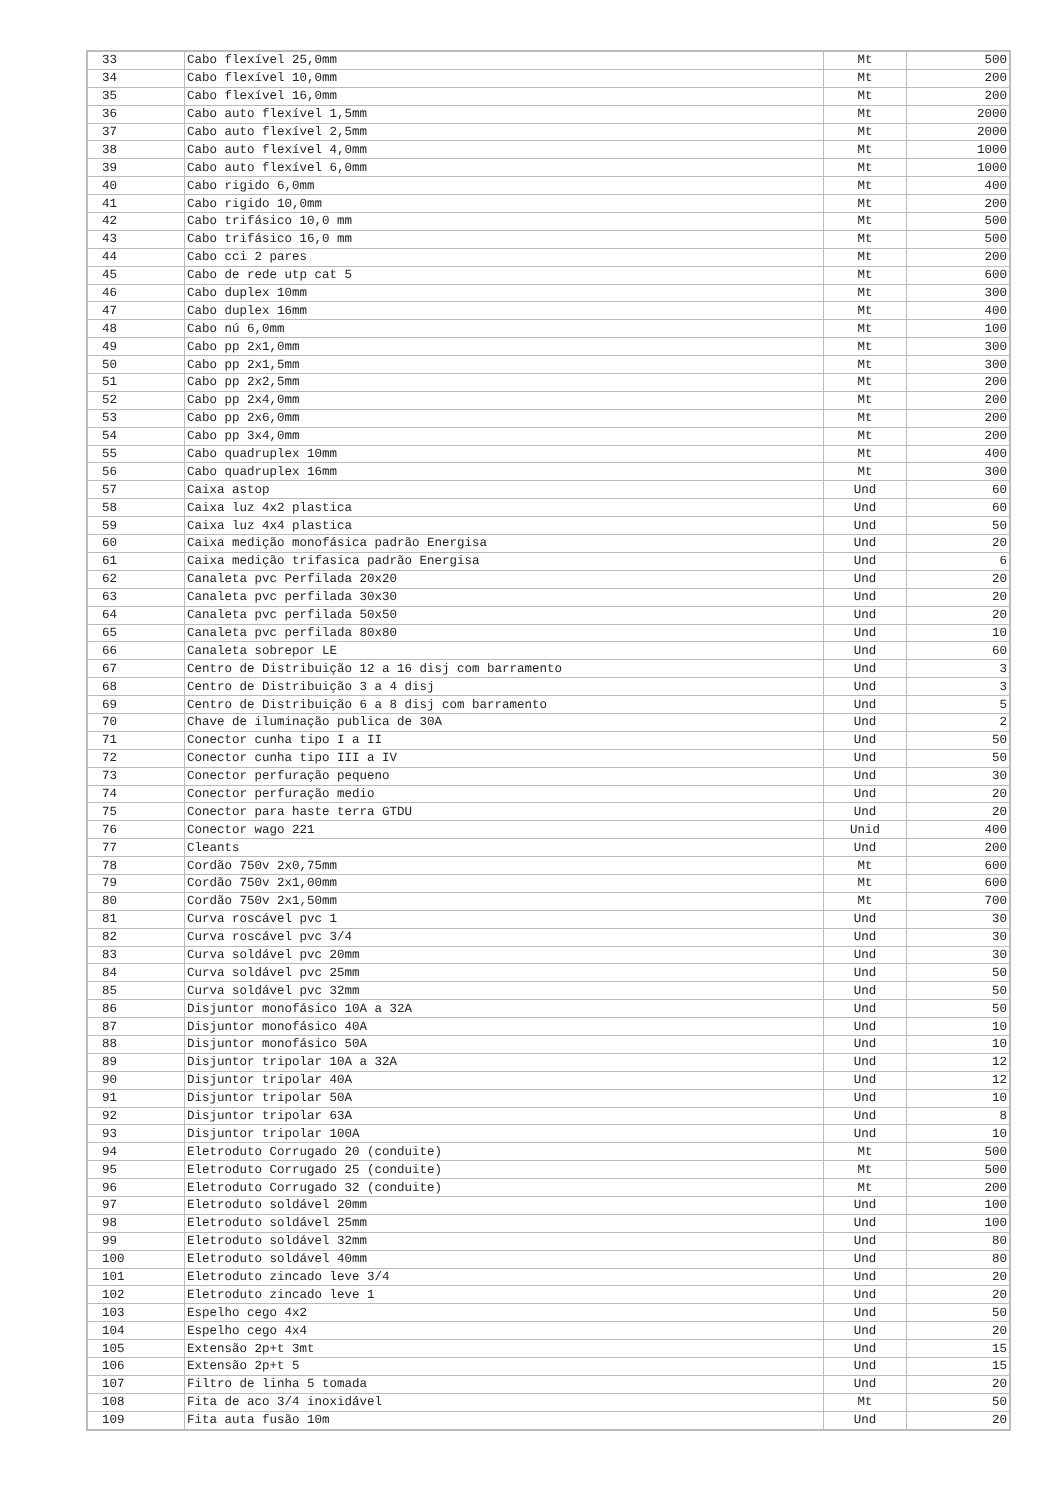| 33 | Cabo flexível 25,0mm | Mt | 500 |
| 34 | Cabo flexível 10,0mm | Mt | 200 |
| 35 | Cabo flexível 16,0mm | Mt | 200 |
| 36 | Cabo auto flexível 1,5mm | Mt | 2000 |
| 37 | Cabo auto flexível 2,5mm | Mt | 2000 |
| 38 | Cabo auto flexível 4,0mm | Mt | 1000 |
| 39 | Cabo auto flexível 6,0mm | Mt | 1000 |
| 40 | Cabo rigido 6,0mm | Mt | 400 |
| 41 | Cabo rigido 10,0mm | Mt | 200 |
| 42 | Cabo trifásico 10,0 mm | Mt | 500 |
| 43 | Cabo trifásico 16,0 mm | Mt | 500 |
| 44 | Cabo cci 2 pares | Mt | 200 |
| 45 | Cabo de rede utp cat 5 | Mt | 600 |
| 46 | Cabo duplex 10mm | Mt | 300 |
| 47 | Cabo duplex 16mm | Mt | 400 |
| 48 | Cabo nú 6,0mm | Mt | 100 |
| 49 | Cabo pp 2x1,0mm | Mt | 300 |
| 50 | Cabo pp 2x1,5mm | Mt | 300 |
| 51 | Cabo pp 2x2,5mm | Mt | 200 |
| 52 | Cabo pp 2x4,0mm | Mt | 200 |
| 53 | Cabo pp 2x6,0mm | Mt | 200 |
| 54 | Cabo pp 3x4,0mm | Mt | 200 |
| 55 | Cabo quadruplex 10mm | Mt | 400 |
| 56 | Cabo quadruplex 16mm | Mt | 300 |
| 57 | Caixa astop | Und | 60 |
| 58 | Caixa luz 4x2 plastica | Und | 60 |
| 59 | Caixa luz 4x4 plastica | Und | 50 |
| 60 | Caixa medição monofásica padrão Energisa | Und | 20 |
| 61 | Caixa medição trifasica padrão Energisa | Und | 6 |
| 62 | Canaleta pvc Perfilada 20x20 | Und | 20 |
| 63 | Canaleta pvc perfilada 30x30 | Und | 20 |
| 64 | Canaleta pvc perfilada 50x50 | Und | 20 |
| 65 | Canaleta pvc perfilada 80x80 | Und | 10 |
| 66 | Canaleta sobrepor LE | Und | 60 |
| 67 | Centro de Distribuição 12 a 16 disj com barramento | Und | 3 |
| 68 | Centro de Distribuição 3 a 4 disj | Und | 3 |
| 69 | Centro de Distribuição 6 a 8 disj com barramento | Und | 5 |
| 70 | Chave de iluminação publica de 30A | Und | 2 |
| 71 | Conector cunha tipo I a II | Und | 50 |
| 72 | Conector cunha tipo III a IV | Und | 50 |
| 73 | Conector perfuração pequeno | Und | 30 |
| 74 | Conector perfuração medio | Und | 20 |
| 75 | Conector para haste terra GTDU | Und | 20 |
| 76 | Conector wago 221 | Unid | 400 |
| 77 | Cleants | Und | 200 |
| 78 | Cordão 750v 2x0,75mm | Mt | 600 |
| 79 | Cordão 750v 2x1,00mm | Mt | 600 |
| 80 | Cordão 750v 2x1,50mm | Mt | 700 |
| 81 | Curva roscável pvc 1 | Und | 30 |
| 82 | Curva roscável pvc 3/4 | Und | 30 |
| 83 | Curva soldável pvc 20mm | Und | 30 |
| 84 | Curva soldável pvc 25mm | Und | 50 |
| 85 | Curva soldável pvc 32mm | Und | 50 |
| 86 | Disjuntor monofásico 10A a 32A | Und | 50 |
| 87 | Disjuntor monofásico 40A | Und | 10 |
| 88 | Disjuntor monofásico 50A | Und | 10 |
| 89 | Disjuntor tripolar 10A a 32A | Und | 12 |
| 90 | Disjuntor tripolar 40A | Und | 12 |
| 91 | Disjuntor tripolar 50A | Und | 10 |
| 92 | Disjuntor tripolar 63A | Und | 8 |
| 93 | Disjuntor tripolar 100A | Und | 10 |
| 94 | Eletroduto Corrugado 20 (conduite) | Mt | 500 |
| 95 | Eletroduto Corrugado 25 (conduite) | Mt | 500 |
| 96 | Eletroduto Corrugado 32 (conduite) | Mt | 200 |
| 97 | Eletroduto soldável 20mm | Und | 100 |
| 98 | Eletroduto soldável 25mm | Und | 100 |
| 99 | Eletroduto soldável 32mm | Und | 80 |
| 100 | Eletroduto soldável 40mm | Und | 80 |
| 101 | Eletroduto zincado leve 3/4 | Und | 20 |
| 102 | Eletroduto zincado leve 1 | Und | 20 |
| 103 | Espelho cego 4x2 | Und | 50 |
| 104 | Espelho cego 4x4 | Und | 20 |
| 105 | Extensão 2p+t 3mt | Und | 15 |
| 106 | Extensão 2p+t 5 | Und | 15 |
| 107 | Filtro de linha 5 tomada | Und | 20 |
| 108 | Fita de aco 3/4 inoxidável | Mt | 50 |
| 109 | Fita auta fusão 10m | Und | 20 |